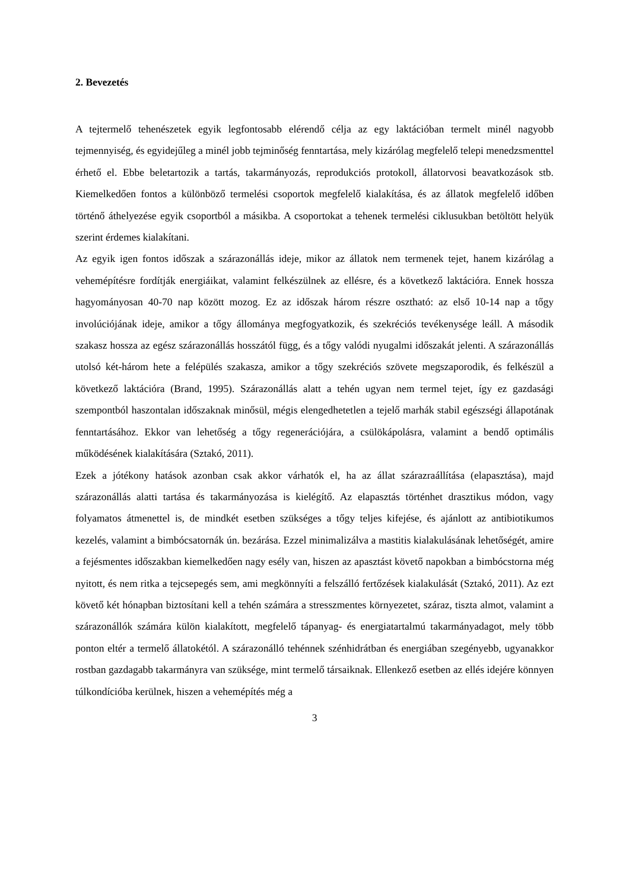2. Bevezetés
A tejtermelő tehenészetek egyik legfontosabb elérendő célja az egy laktációban termelt minél nagyobb tejmennyiség, és egyidejűleg a minél jobb tejminőség fenntartása, mely kizárólag megfelelő telepi menedzsmenttel érhető el. Ebbe beletartozik a tartás, takarmányozás, reprodukciós protokoll, állatorvosi beavatkozások stb. Kiemelkedően fontos a különböző termelési csoportok megfelelő kialakítása, és az állatok megfelelő időben történő áthelyezése egyik csoportból a másikba. A csoportokat a tehenek termelési ciklusukban betöltött helyük szerint érdemes kialakítani.
Az egyik igen fontos időszak a szárazonállás ideje, mikor az állatok nem termenek tejet, hanem kizárólag a vehemépítésre fordítják energiáikat, valamint felkészülnek az ellésre, és a következő laktációra. Ennek hossza hagyományosan 40-70 nap között mozog. Ez az időszak három részre osztható: az első 10-14 nap a tőgy involúciójának ideje, amikor a tőgy állománya megfogyatkozik, és szekréciós tevékenysége leáll. A második szakasz hossza az egész szárazonállás hosszától függ, és a tőgy valódi nyugalmi időszakát jelenti. A szárazonállás utolsó két-három hete a felépülés szakasza, amikor a tőgy szekréciós szövete megszaporodik, és felkészül a következő laktációra (Brand, 1995). Szárazonállás alatt a tehén ugyan nem termel tejet, így ez gazdasági szempontból haszontalan időszaknak minősül, mégis elengedhetetlen a tejelő marhák stabil egészségi állapotának fenntartásához. Ekkor van lehetőség a tőgy regenerációjára, a csülökápolásra, valamint a bendő optimális működésének kialakítására (Sztakó, 2011).
Ezek a jótékony hatások azonban csak akkor várhatók el, ha az állat szárazraállítása (elapasztása), majd szárazonállás alatti tartása és takarmányozása is kielégítő. Az elapasztás történhet drasztikus módon, vagy folyamatos átmenettel is, de mindkét esetben szükséges a tőgy teljes kifejése, és ajánlott az antibiotikumos kezelés, valamint a bimbócsatornák ún. bezárása. Ezzel minimalizálva a mastitis kialakulásának lehetőségét, amire a fejésmentes időszakban kiemelkedően nagy esély van, hiszen az apasztást követő napokban a bimbócstorna még nyitott, és nem ritka a tejcsepegés sem, ami megkönnyíti a felszálló fertőzések kialakulását (Sztakó, 2011). Az ezt követő két hónapban biztosítani kell a tehén számára a stresszmentes környezetet, száraz, tiszta almot, valamint a szárazonállók számára külön kialakított, megfelelő tápanyag- és energiatartalmú takarmányadagot, mely több ponton eltér a termelő állatokétól. A szárazonálló tehénnek szénhidrátban és energiában szegényebb, ugyanakkor rostban gazdagabb takarmányra van szüksége, mint termelő társaiknak. Ellenkező esetben az ellés idejére könnyen túlkondícióba kerülnek, hiszen a vehemépítés még a
3